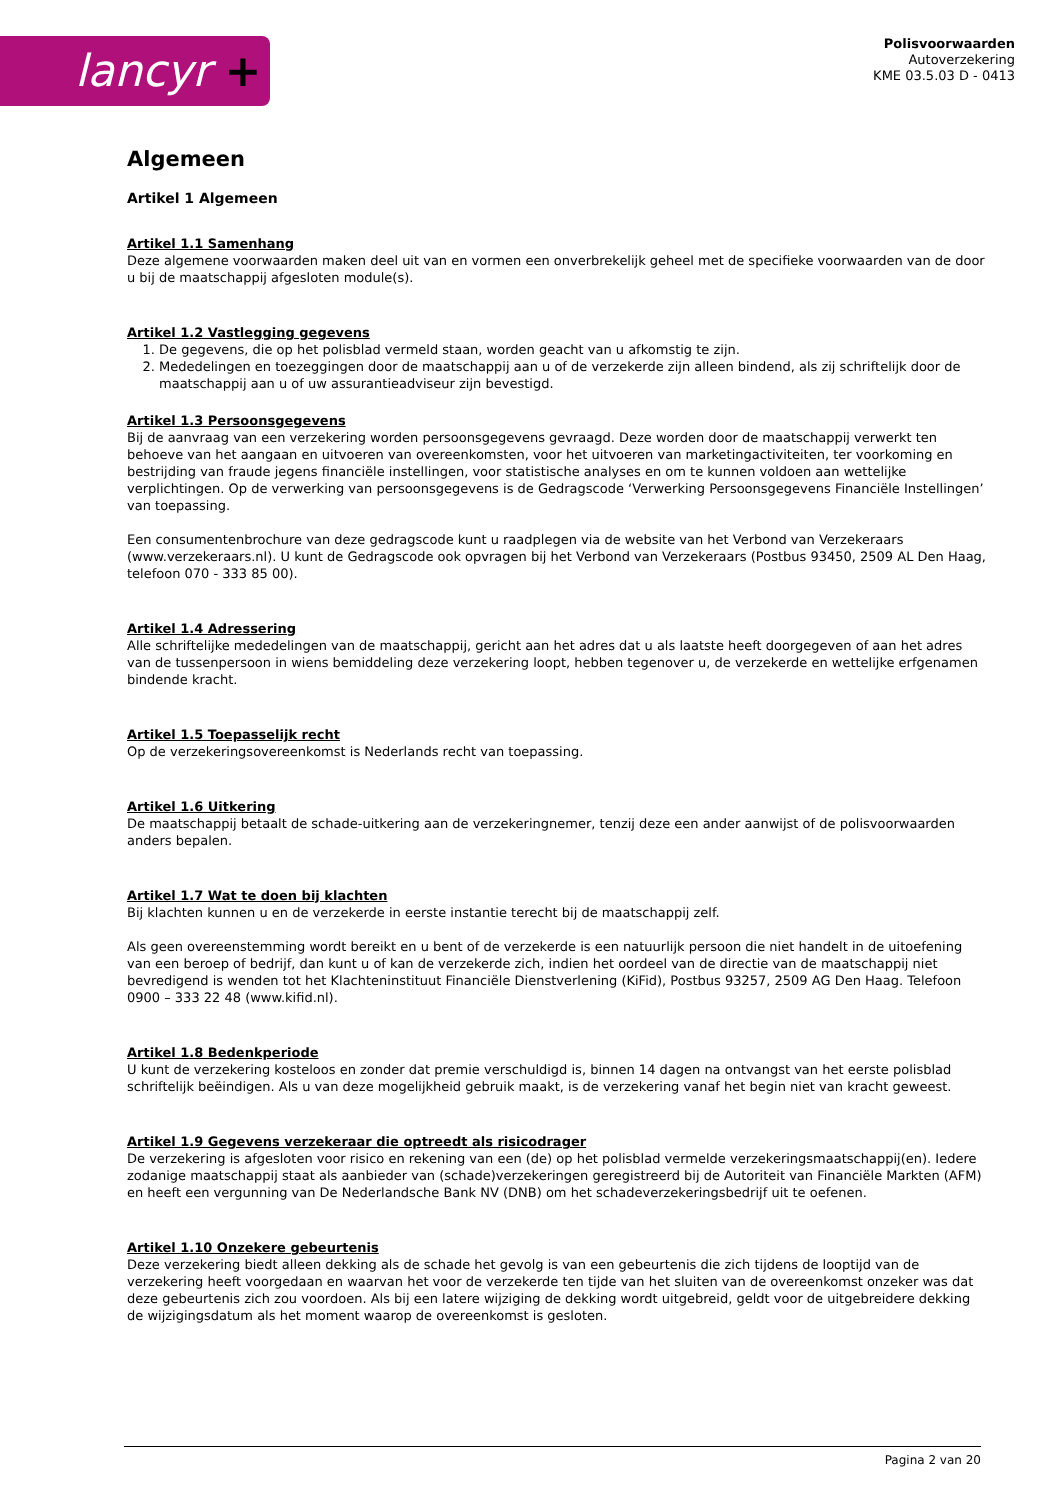lancyr +
Polisvoorwaarden
Autoverzekering
KME 03.5.03 D - 0413
Algemeen
Artikel 1 Algemeen
Artikel 1.1 Samenhang
Deze algemene voorwaarden maken deel uit van en vormen een onverbrekelijk geheel met de specifieke voorwaarden van de door u bij de maatschappij afgesloten module(s).
Artikel 1.2 Vastlegging gegevens
1. De gegevens, die op het polisblad vermeld staan, worden geacht van u afkomstig te zijn.
2. Mededelingen en toezeggingen door de maatschappij aan u of de verzekerde zijn alleen bindend, als zij schriftelijk door de maatschappij aan u of uw assurantieadviseur zijn bevestigd.
Artikel 1.3 Persoonsgegevens
Bij de aanvraag van een verzekering worden persoonsgegevens gevraagd. Deze worden door de maatschappij verwerkt ten behoeve van het aangaan en uitvoeren van overeenkomsten, voor het uitvoeren van marketingactiviteiten, ter voorkoming en bestrijding van fraude jegens financiële instellingen, voor statistische analyses en om te kunnen voldoen aan wettelijke verplichtingen. Op de verwerking van persoonsgegevens is de Gedragscode ‘Verwerking Persoonsgegevens Financiële Instellingen’ van toepassing.
Een consumentenbrochure van deze gedragscode kunt u raadplegen via de website van het Verbond van Verzekeraars (www.verzekeraars.nl). U kunt de Gedragscode ook opvragen bij het Verbond van Verzekeraars (Postbus 93450, 2509 AL Den Haag, telefoon 070 - 333 85 00).
Artikel 1.4 Adressering
Alle schriftelijke mededelingen van de maatschappij, gericht aan het adres dat u als laatste heeft doorgegeven of aan het adres van de tussenpersoon in wiens bemiddeling deze verzekering loopt, hebben tegenover u, de verzekerde en wettelijke erfgenamen bindende kracht.
Artikel 1.5 Toepasselijk recht
Op de verzekeringsovereenkomst is Nederlands recht van toepassing.
Artikel 1.6 Uitkering
De maatschappij betaalt de schade-uitkering aan de verzekeringnemer, tenzij deze een ander aanwijst of de polisvoorwaarden anders bepalen.
Artikel 1.7 Wat te doen bij klachten
Bij klachten kunnen u en de verzekerde in eerste instantie terecht bij de maatschappij zelf.
Als geen overeenstemming wordt bereikt en u bent of de verzekerde is een natuurlijk persoon die niet handelt in de uitoefening van een beroep of bedrijf, dan kunt u of kan de verzekerde zich, indien het oordeel van de directie van de maatschappij niet bevredigend is wenden tot het Klachteninstituut Financiële Dienstverlening (KiFid), Postbus 93257, 2509 AG Den Haag. Telefoon 0900 – 333 22 48 (www.kifid.nl).
Artikel 1.8 Bedenkperiode
U kunt de verzekering kosteloos en zonder dat premie verschuldigd is, binnen 14 dagen na ontvangst van het eerste polisblad schriftelijk beëindigen. Als u van deze mogelijkheid gebruik maakt, is de verzekering vanaf het begin niet van kracht geweest.
Artikel 1.9 Gegevens verzekeraar die optreedt als risicodrager
De verzekering is afgesloten voor risico en rekening van een (de) op het polisblad vermelde verzekeringsmaatschappij(en). Iedere zodanige maatschappij staat als aanbieder van (schade)verzekeringen geregistreerd bij de Autoriteit van Financiële Markten (AFM) en heeft een vergunning van De Nederlandsche Bank NV (DNB) om het schadeverzekeringsbedrijf uit te oefenen.
Artikel 1.10 Onzekere gebeurtenis
Deze verzekering biedt alleen dekking als de schade het gevolg is van een gebeurtenis die zich tijdens de looptijd van de verzekering heeft voorgedaan en waarvan het voor de verzekerde ten tijde van het sluiten van de overeenkomst onzeker was dat deze gebeurtenis zich zou voordoen. Als bij een latere wijziging de dekking wordt uitgebreid, geldt voor de uitgebreidere dekking de wijzigingsdatum als het moment waarop de overeenkomst is gesloten.
Pagina 2 van 20